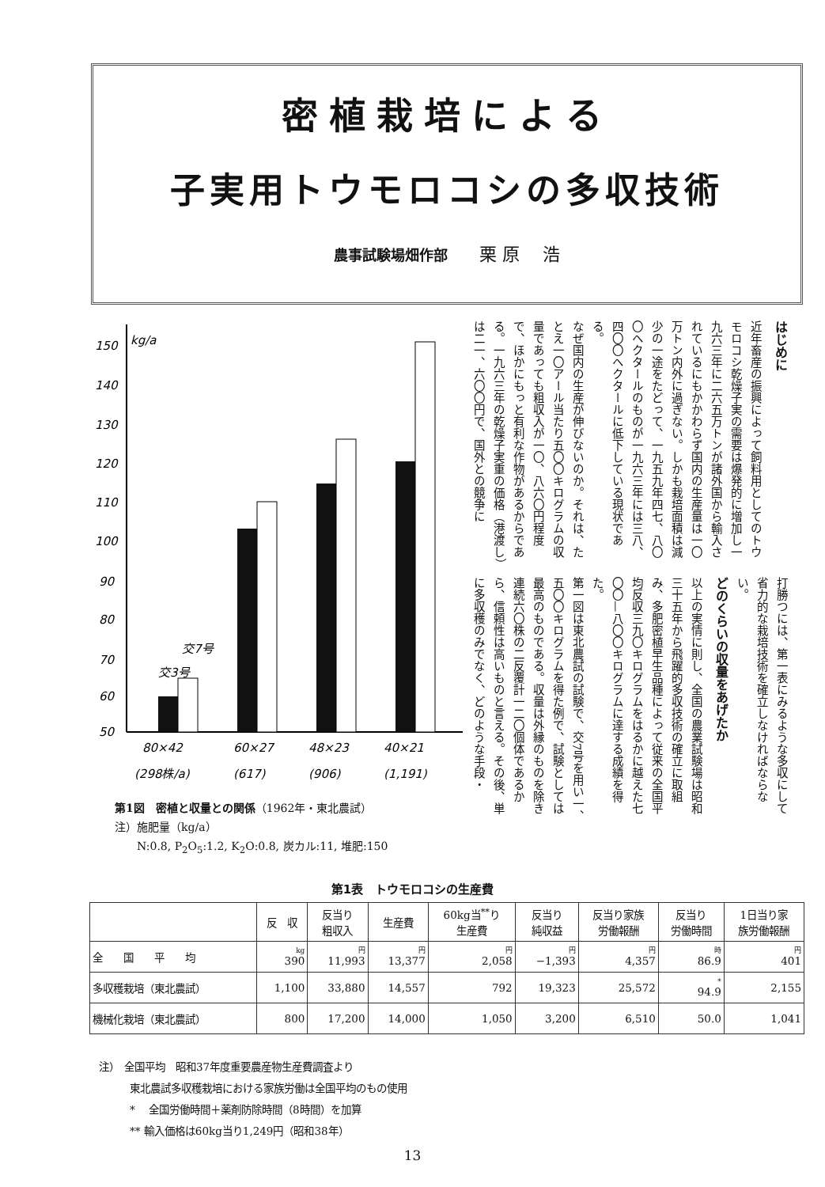密植栽培による
子実用トウモロコシの多収技術
農事試験場畑作部 栗 原　 浩
kg/a
150
140
130
120
110
100
90
80
70
60
50
交3号
交7号
80×42
60×27
48×23
40×21
(298株/a)
(617)
(906)
(1,191)
第1図　密植と収量との関係（1962年・東北農試）
注）施肥量（kg/a）
　　N:0.8, P<sub>2</sub>O<sub>5</sub>:1.2, K<sub>2</sub>O:0.8, 炭カル:11, 堆肥:150
はじめに
近年畜産の振興によって飼料用としてのトウモロコシ乾燥子実の需要は爆発的に増加し一九六三年に二六五万トンが諸外国から輸入されているにもかかわらず国内の生産量は一〇万トン内外に過ぎない。しかも栽培面積は減少の一途をたどって、一九五九年四七、八〇〇ヘクタールのものが一九六三年には三八、四〇〇ヘクタールに低下している現状である。
なぜ国内の生産が伸びないのか。それは、たとえ一〇アール当たり五〇〇キログラムの収量であっても粗収入が一〇、八六〇円程度で、ほかにもっと有利な作物があるからである。一九六三年の乾燥子実重の価格（港渡し）は二一、六〇〇円で、国外との競争に
打勝つには、第一表にみるような多収にして省力的な栽培技術を確立しなければならない。
どのくらいの収量をあげたか
以上の実情に則し、全国の農業試験場は昭和三十五年から飛躍的多収技術の確立に取組み、多肥密植早生品種によって従来の全国平均反収三九〇キログラムをはるかに越えた七〇〇—八〇〇キログラムに達する成績を得た。
第一図は東北農試の試験で、交7号を用い一、五〇〇キログラムを得た例で、試験としては最高のものである。収量は外縁のものを除き連続六〇株の二反覆計一二〇個体であるから、信頼性は高いものと言える。その後、単に多収穫のみでなく、どのような手段・
第1表　トウモロコシの生産費
| | 反 収 | 反当り 粗収入 | 生産費 | 60kg当<sup>**</sup>り 生産費 | 反当り 純収益 | 反当り家族 労働報酬 | 反当り 労働時間 | 1日当り家 族労働報酬 |
| --- | --- | --- | --- | --- | --- | --- | --- | --- |
| 全 国 平 均 | kg 390 | 円 11,993 | 円 13,377 | 円 2,058 | 円 −1,393 | 円 4,357 | 時 86.9 | 円 401 |
| 多収穫栽培（東北農試） | 1,100 | 33,880 | 14,557 | 792 | 19,323 | 25,572 | * 94.9 | 2,155 |
| 機械化栽培（東北農試） | 800 | 17,200 | 14,000 | 1,050 | 3,200 | 6,510 | 50.0 | 1,041 |
注）　全国平均　昭和37年度重要農産物生産費調査より
　　　東北農試多収穫栽培における家族労働は全国平均のもの使用
　　　*　 全国労働時間＋薬剤防除時間（8時間）を加算
　　　** 輸入価格は60kg当り1,249円（昭和38年）
13